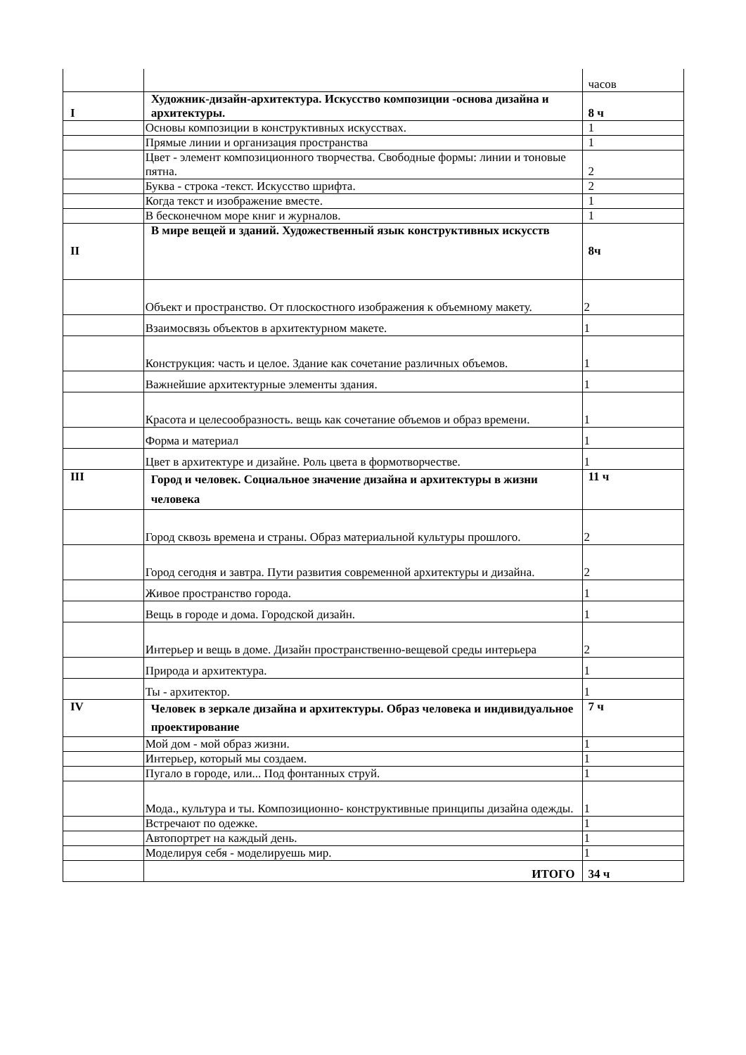| | | часов |
| I | Художник-дизайн-архитектура. Искусство композиции -основа дизайна и архитектуры. | 8 ч |
| | Основы композиции в конструктивных искусствах. | 1 |
| | Прямые линии и организация пространства | 1 |
| | Цвет - элемент композиционного творчества. Свободные формы: линии и тоновые пятна. | 2 |
| | Буква - строка -текст. Искусство шрифта. | 2 |
| | Когда текст и изображение вместе. | 1 |
| | В бесконечном море книг и журналов. | 1 |
| II | В мире вещей и зданий. Художественный язык конструктивных искусств | 8ч |
| | Объект и пространство. От плоскостного изображения к объемному макету. | 2 |
| | Взаимосвязь объектов в архитектурном макете. | 1 |
| | Конструкция: часть и целое. Здание как сочетание различных объемов. | 1 |
| | Важнейшие архитектурные элементы здания. | 1 |
| | Красота и целесообразность. вещь как сочетание объемов и образ времени. | 1 |
| | Форма и материал | 1 |
| | Цвет в архитектуре и дизайне. Роль цвета в формотворчестве. | 1 |
| III | Город и человек. Социальное значение дизайна и архитектуры в жизни человека | 11 ч |
| | Город сквозь времена и страны. Образ материальной культуры прошлого. | 2 |
| | Город сегодня и завтра. Пути развития современной архитектуры и дизайна. | 2 |
| | Живое пространство города. | 1 |
| | Вещь в городе и дома. Городской дизайн. | 1 |
| | Интерьер и вещь в доме. Дизайн пространственно-вещевой среды интерьера | 2 |
| | Природа и архитектура. | 1 |
| | Ты - архитектор. | 1 |
| IV | Человек в зеркале дизайна и архитектуры. Образ человека и индивидуальное проектирование | 7 ч |
| | Мой дом - мой образ жизни. | 1 |
| | Интерьер, который мы создаем. | 1 |
| | Пугало в городе, или... Под фонтанных струй. | 1 |
| | Мода., культура и ты. Композиционно- конструктивные принципы дизайна одежды. | 1 |
| | Встречают по одежке. | 1 |
| | Автопортрет на каждый день. | 1 |
| | Моделируя себя - моделируешь мир. | 1 |
| | ИТОГО | 34 ч |